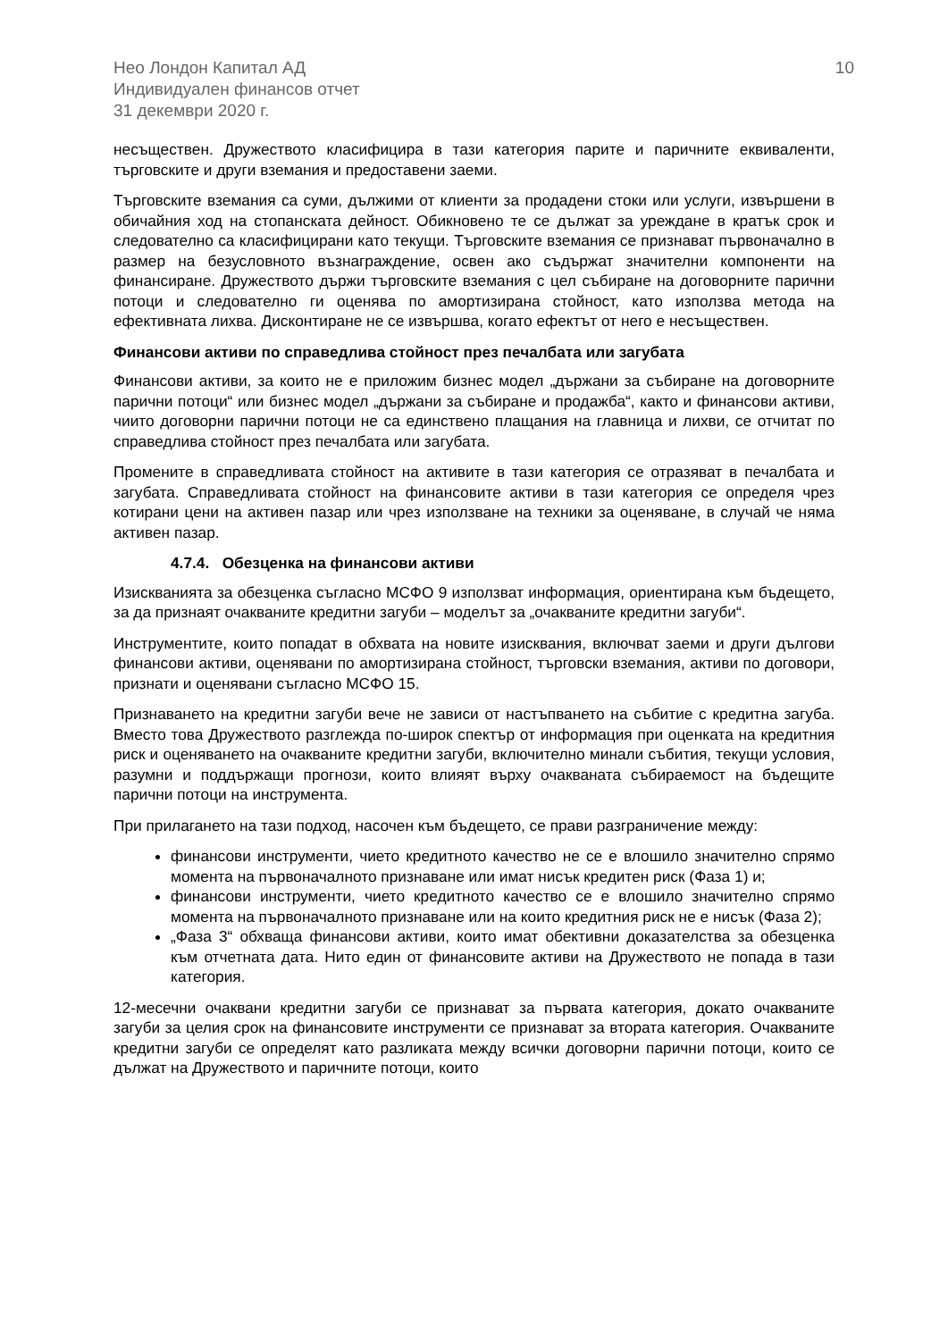Нео Лондон Капитал АД
Индивидуален финансов отчет
31 декември 2020 г.
10
несъществен. Дружеството класифицира в тази категория парите и паричните еквиваленти, търговските и други вземания и предоставени заеми.
Търговските вземания са суми, дължими от клиенти за продадени стоки или услуги, извършени в обичайния ход на стопанската дейност. Обикновено те се дължат за уреждане в кратък срок и следователно са класифицирани като текущи. Търговските вземания се признават първоначално в размер на безусловното възнаграждение, освен ако съдържат значителни компоненти на финансиране. Дружеството държи търговските вземания с цел събиране на договорните парични потоци и следователно ги оценява по амортизирана стойност, като използва метода на ефективната лихва. Дисконтиране не се извършва, когато ефектът от него е несъществен.
Финансови активи по справедлива стойност през печалбата или загубата
Финансови активи, за които не е приложим бизнес модел „държани за събиране на договорните парични потоци“ или бизнес модел „държани за събиране и продажба“, както и финансови активи, чиито договорни парични потоци не са единствено плащания на главница и лихви, се отчитат по справедлива стойност през печалбата или загубата.
Промените в справедливата стойност на активите в тази категория се отразяват в печалбата и загубата. Справедливата стойност на финансовите активи в тази категория се определя чрез котирани цени на активен пазар или чрез използване на техники за оценяване, в случай че няма активен пазар.
4.7.4. Обезценка на финансови активи
Изискванията за обезценка съгласно МСФО 9 използват информация, ориентирана към бъдещето, за да признаят очакваните кредитни загуби – моделът за „очакваните кредитни загуби“.
Инструментите, които попадат в обхвата на новите изисквания, включват заеми и други дългови финансови активи, оценявани по амортизирана стойност, търговски вземания, активи по договори, признати и оценявани съгласно МСФО 15.
Признаването на кредитни загуби вече не зависи от настъпването на събитие с кредитна загуба. Вместо това Дружеството разглежда по-широк спектър от информация при оценката на кредитния риск и оценяването на очакваните кредитни загуби, включително минали събития, текущи условия, разумни и поддържащи прогнози, които влияят върху очакваната събираемост на бъдещите парични потоци на инструмента.
При прилагането на тази подход, насочен към бъдещето, се прави разграничение между:
финансови инструменти, чието кредитното качество не се е влошило значително спрямо момента на първоначалното признаване или имат нисък кредитен риск (Фаза 1) и;
финансови инструменти, чието кредитното качество се е влошило значително спрямо момента на първоначалното признаване или на които кредитния риск не е нисък (Фаза 2);
„Фаза 3“ обхваща финансови активи, които имат обективни доказателства за обезценка към отчетната дата. Нито един от финансовите активи на Дружеството не попада в тази категория.
12-месечни очаквани кредитни загуби се признават за първата категория, докато очакваните загуби за целия срок на финансовите инструменти се признават за втората категория. Очакваните кредитни загуби се определят като разликата между всички договорни парични потоци, които се дължат на Дружеството и паричните потоци, които